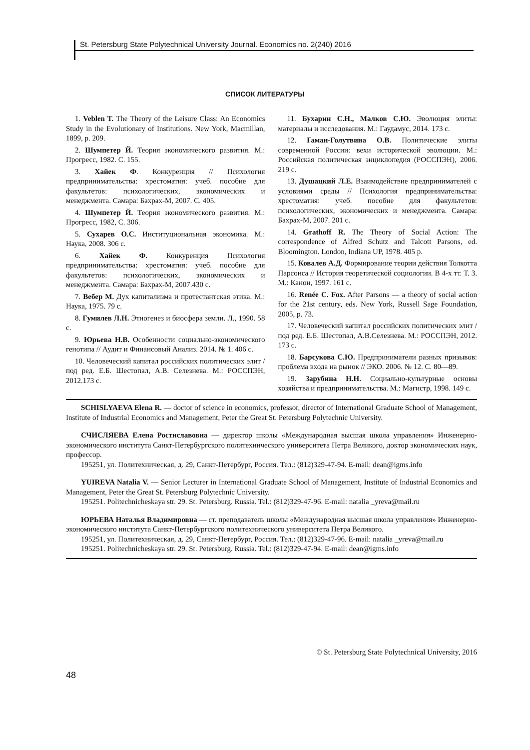St. Petersburg State Polytechnical University Journal. Economics no. 2(240) 2016
СПИСОК ЛИТЕРАТУРЫ
1. Veblen T. The Theory of the Leisure Class: An Economics Study in the Evolutionary of Institutions. New York, Macmillan, 1899, p. 209.
2. Шумпетер Й. Теория экономического развития. М.: Прогресс, 1982. С. 155.
3. Хайек Ф. Конкуренция // Психология предпринимательства: хрестоматия: учеб. пособие для факультетов: психологических, экономических и менеджмента. Самара: Бахрах-М, 2007. С. 405.
4. Шумпетер Й. Теория экономического развития. М.: Прогресс, 1982, С. 306.
5. Сухарев О.С. Институциональная экономика. М.: Наука, 2008. 306 с.
6. Хайек Ф. Конкуренция Психология предпринимательства: хрестоматия: учеб. пособие для факультетов: психологических, экономических и менеджмента. Самара: Бахрах-М, 2007.430 с.
7. Вебер М. Дух капитализма и протестантская этика. М.: Наука, 1975. 79 с.
8. Гумилев Л.Н. Этногенез и биосфера земли. Л., 1990. 58 с.
9. Юрьева Н.В. Особенности социально-экономического генотипа // Аудит и Финансовый Анализ. 2014. № 1. 406 с.
10. Человеческий капитал российских политических элит / под ред. Е.Б. Шестопал, А.В. Селезнева. М.: РОССПЭН, 2012.173 с.
11. Бухарин С.Н., Малков С.Ю. Эволюция элиты: материалы и исследования. М.: Гаудамус, 2014. 173 с.
12. Гаман-Голутвина О.В. Политические элиты современной России: вехи исторической эволюции. М.: Российская политическая энциклопедия (РОССПЭН), 2006. 219 с.
13. Душацкий Л.Е. Взаимодействие предпринимателей с условиями среды // Психология предпринимательства: хрестоматия: учеб. пособие для факультетов: психологических, экономических и менеджмента. Самара: Бахрах-М, 2007. 201 с.
14. Grathoff R. The Theory of Social Action: The correspondence of Alfred Schutz and Talcott Parsons, ed. Bloomington. London, Indiana UP, 1978. 405 p.
15. Ковалев А.Д. Формирование теории действия Толкотта Парсонса // История теоретической социологии. В 4-х тт. Т. 3. М.: Канон, 1997. 161 с.
16. Renée C. Fox. After Parsons — a theory of social action for the 21st century, eds. New York, Russell Sage Foundation, 2005, p. 73.
17. Человеческий капитал российских политических элит / под ред. Е.Б. Шестопал, А.В.Селезнева. М.: РОССПЭН, 2012. 173 с.
18. Барсукова С.Ю. Предприниматели разных призывов: проблема входа на рынок // ЭКО. 2006. № 12. С. 80—89.
19. Зарубина Н.Н. Социально-культурные основы хозяйства и предпринимательства. М.: Магистр, 1998. 149 с.
SCHISLYAEVA Elena R. — doctor of science in economics, professor, director of International Graduate School of Management, Institute of Industrial Economics and Management, Peter the Great St. Petersburg Polytechnic University.
СЧИСЛЯЕВА Елена Ростиславовна — директор школы «Международная высшая школа управления» Инженерно-экономического института Санкт-Петербургского политехнического университета Петра Великого, доктор экономических наук, профессор.
195251, ул. Политехническая, д. 29, Санкт-Петербург, Россия. Тел.: (812)329-47-94. E-mail: dean@igms.info
YUIREVA Natalia V. — Senior Lecturer in International Graduate School of Management, Institute of Industrial Economics and Management, Peter the Great St. Petersburg Polytechnic University.
195251. Politechnicheskaya str. 29. St. Petersburg. Russia. Tel.: (812)329-47-96. E-mail: natalia _yreva@mail.ru
ЮРЬЕВА Наталья Владимировна — ст. преподаватель школы «Международная высшая школа управления» Инженерно-экономического института Санкт-Петербургского политехнического университета Петра Великого.
195251, ул. Политехническая, д. 29, Санкт-Петербург, Россия. Тел.: (812)329-47-96. E-mail: natalia _yreva@mail.ru
195251. Politechnicheskaya str. 29. St. Petersburg. Russia. Tel.: (812)329-47-94. E-mail: dean@igms.info
© St. Petersburg State Polytechnical University, 2016
48